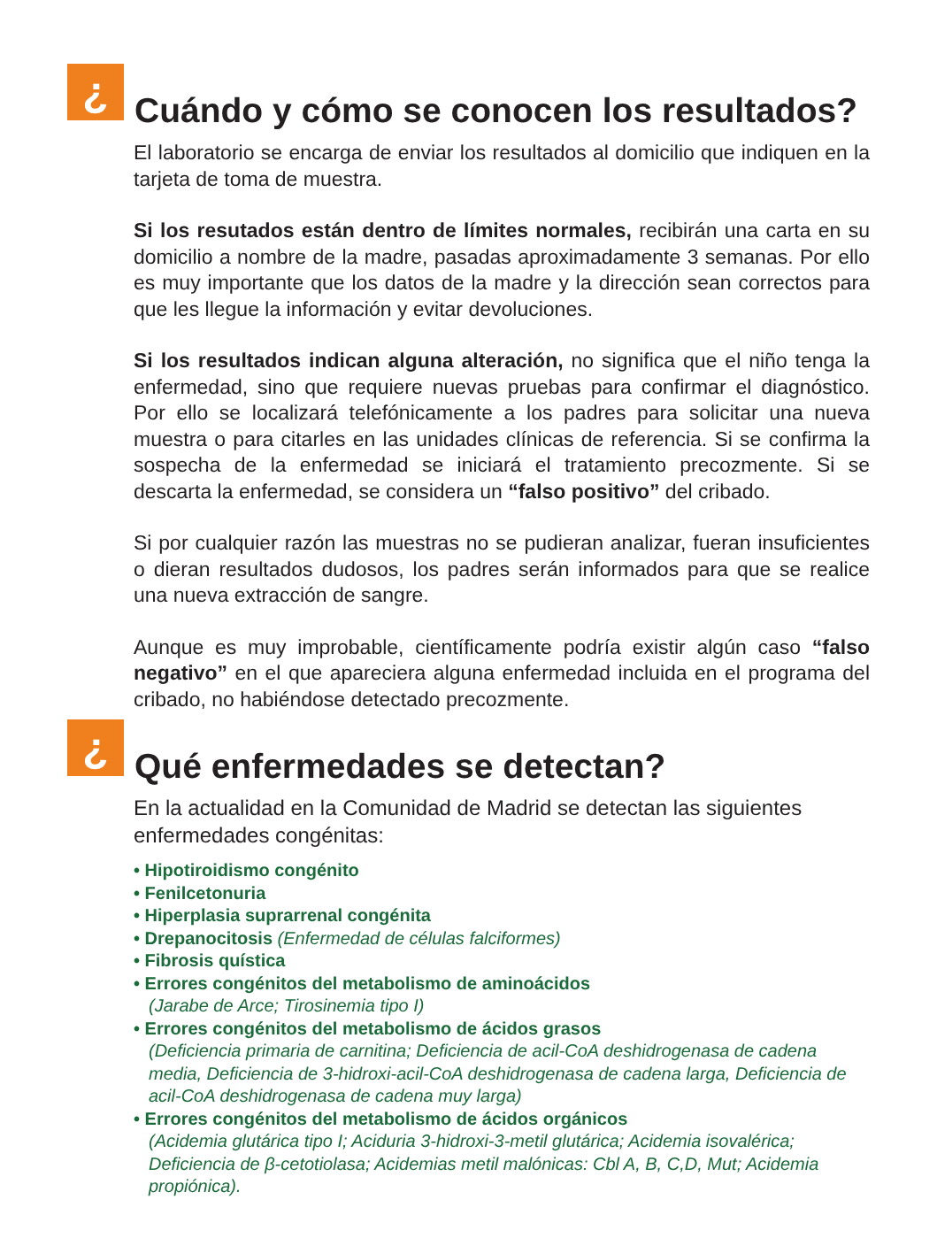¿
Cuándo y cómo se conocen los resultados?
El laboratorio se encarga de enviar los resultados al domicilio que indiquen en la tarjeta de toma de muestra.
Si los resutados están dentro de límites normales, recibirán una carta en su domicilio a nombre de la madre, pasadas aproximadamente 3 semanas. Por ello es muy importante que los datos de la madre y la dirección sean correctos para que les llegue la información y evitar devoluciones.
Si los resultados indican alguna alteración, no significa que el niño tenga la enfermedad, sino que requiere nuevas pruebas para confirmar el diagnóstico. Por ello se localizará telefónicamente a los padres para solicitar una nueva muestra o para citarles en las unidades clínicas de referencia. Si se confirma la sospecha de la enfermedad se iniciará el tratamiento precozmente. Si se descarta la enfermedad, se considera un “falso positivo” del cribado.
Si por cualquier razón las muestras no se pudieran analizar, fueran insuficientes o dieran resultados dudosos, los padres serán informados para que se realice una nueva extracción de sangre.
Aunque es muy improbable, científicamente podría existir algún caso “falso negativo” en el que apareciera alguna enfermedad incluida en el programa del cribado, no habiéndose detectado precozmente.
¿
Qué enfermedades se detectan?
En la actualidad en la Comunidad de Madrid se detectan las siguientes enfermedades congénitas:
• Hipotiroidismo congénito
• Fenilcetonuria
• Hiperplasia suprarrenal congénita
• Drepanocitosis (Enfermedad de células falciformes)
• Fibrosis quística
• Errores congénitos del metabolismo de aminoácidos
(Jarabe de Arce; Tirosinemia tipo I)
• Errores congénitos del metabolismo de ácidos grasos
(Deficiencia primaria de carnitina; Deficiencia de acil-CoA deshidrogenasa de cadena media, Deficiencia de 3-hidroxi-acil-CoA deshidrogenasa de cadena larga, Deficiencia de acil-CoA deshidrogenasa de cadena muy larga)
• Errores congénitos del metabolismo de ácidos orgánicos
(Acidemia glutárica tipo I; Aciduria 3-hidroxi-3-metil glutárica; Acidemia isovalérica; Deficiencia de β-cetotiolasa; Acidemias metil malónicas: Cbl A, B, C,D, Mut; Acidemia propiónica).